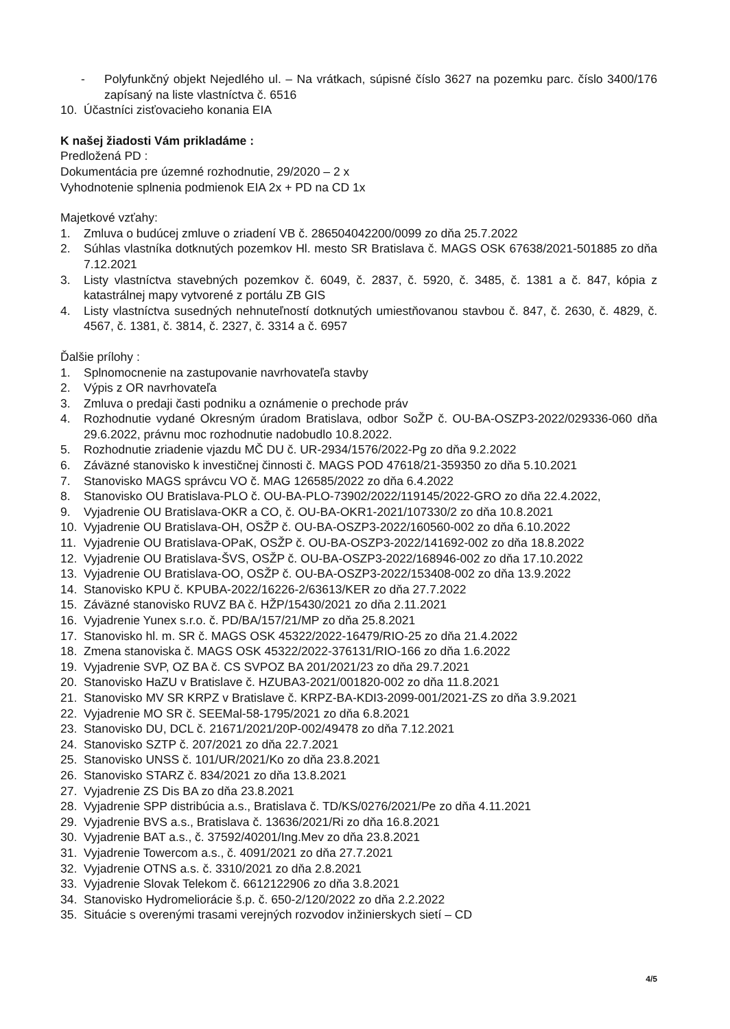- Polyfunkčný objekt Nejedlého ul. – Na vrátkach, súpisné číslo 3627 na pozemku parc. číslo 3400/176 zapísaný na liste vlastníctva č. 6516
10. Účastníci zisťovacieho konania EIA
K našej žiadosti Vám prikladáme :
Predložená PD :
Dokumentácia pre územné rozhodnutie, 29/2020 – 2 x
Vyhodnotenie splnenia podmienok EIA 2x + PD na CD 1x
Majetkové vzťahy:
1. Zmluva o budúcej zmluve o zriadení VB č. 286504042200/0099 zo dňa 25.7.2022
2. Súhlas vlastníka dotknutých pozemkov Hl. mesto SR Bratislava č. MAGS OSK 67638/2021-501885 zo dňa 7.12.2021
3. Listy vlastníctva stavebných pozemkov č. 6049, č. 2837, č. 5920, č. 3485, č. 1381 a č. 847, kópia z katastrálnej mapy vytvorené z portálu ZB GIS
4. Listy vlastníctva susedných nehnuteľností dotknutých umiestňovanou stavbou č. 847, č. 2630, č. 4829, č. 4567, č. 1381, č. 3814, č. 2327, č. 3314 a č. 6957
Ďalšie prílohy :
1. Splnomocnenie na zastupovanie navrhovateľa stavby
2. Výpis z OR navrhovateľa
3. Zmluva o predaji časti podniku a oznámenie o prechode práv
4. Rozhodnutie vydané Okresným úradom Bratislava, odbor SoŽP č. OU-BA-OSZP3-2022/029336-060 dňa 29.6.2022, právnu moc rozhodnutie nadobudlo 10.8.2022.
5. Rozhodnutie zriadenie vjazdu MČ DU č. UR-2934/1576/2022-Pg zo dňa 9.2.2022
6. Záväzné stanovisko k investičnej činnosti č. MAGS POD 47618/21-359350 zo dňa 5.10.2021
7. Stanovisko MAGS správcu VO č. MAG 126585/2022 zo dňa 6.4.2022
8. Stanovisko OU Bratislava-PLO č. OU-BA-PLO-73902/2022/119145/2022-GRO zo dňa 22.4.2022,
9. Vyjadrenie OU Bratislava-OKR a CO, č. OU-BA-OKR1-2021/107330/2 zo dňa 10.8.2021
10. Vyjadrenie OU Bratislava-OH, OSŽP č. OU-BA-OSZP3-2022/160560-002 zo dňa 6.10.2022
11. Vyjadrenie OU Bratislava-OPaK, OSŽP č. OU-BA-OSZP3-2022/141692-002 zo dňa 18.8.2022
12. Vyjadrenie OU Bratislava-ŠVS, OSŽP č. OU-BA-OSZP3-2022/168946-002 zo dňa 17.10.2022
13. Vyjadrenie OU Bratislava-OO, OSŽP č. OU-BA-OSZP3-2022/153408-002 zo dňa 13.9.2022
14. Stanovisko KPU č. KPUBA-2022/16226-2/63613/KER zo dňa 27.7.2022
15. Záväzné stanovisko RUVZ BA č. HŽP/15430/2021 zo dňa 2.11.2021
16. Vyjadrenie Yunex s.r.o. č. PD/BA/157/21/MP zo dňa 25.8.2021
17. Stanovisko hl. m. SR č. MAGS OSK 45322/2022-16479/RIO-25 zo dňa 21.4.2022
18. Zmena stanoviska č. MAGS OSK 45322/2022-376131/RIO-166 zo dňa 1.6.2022
19. Vyjadrenie SVP, OZ BA č. CS SVPOZ BA 201/2021/23 zo dňa 29.7.2021
20. Stanovisko HaZU v Bratislave č. HZUBA3-2021/001820-002 zo dňa 11.8.2021
21. Stanovisko MV SR KRPZ v Bratislave č. KRPZ-BA-KDI3-2099-001/2021-ZS zo dňa 3.9.2021
22. Vyjadrenie MO SR č. SEEMal-58-1795/2021 zo dňa 6.8.2021
23. Stanovisko DU, DCL č. 21671/2021/20P-002/49478 zo dňa 7.12.2021
24. Stanovisko SZTP č. 207/2021 zo dňa 22.7.2021
25. Stanovisko UNSS č. 101/UR/2021/Ko zo dňa 23.8.2021
26. Stanovisko STARZ č. 834/2021 zo dňa 13.8.2021
27. Vyjadrenie ZS Dis BA zo dňa 23.8.2021
28. Vyjadrenie SPP distribúcia a.s., Bratislava č. TD/KS/0276/2021/Pe zo dňa 4.11.2021
29. Vyjadrenie BVS a.s., Bratislava č. 13636/2021/Ri zo dňa 16.8.2021
30. Vyjadrenie BAT a.s., č. 37592/40201/Ing.Mev zo dňa 23.8.2021
31. Vyjadrenie Towercom a.s., č. 4091/2021 zo dňa 27.7.2021
32. Vyjadrenie OTNS a.s. č. 3310/2021 zo dňa 2.8.2021
33. Vyjadrenie Slovak Telekom č. 6612122906 zo dňa 3.8.2021
34. Stanovisko Hydromeliorácie š.p. č. 650-2/120/2022 zo dňa 2.2.2022
35. Situácie s overenými trasami verejných rozvodov inžinierskych sietí – CD
4/5